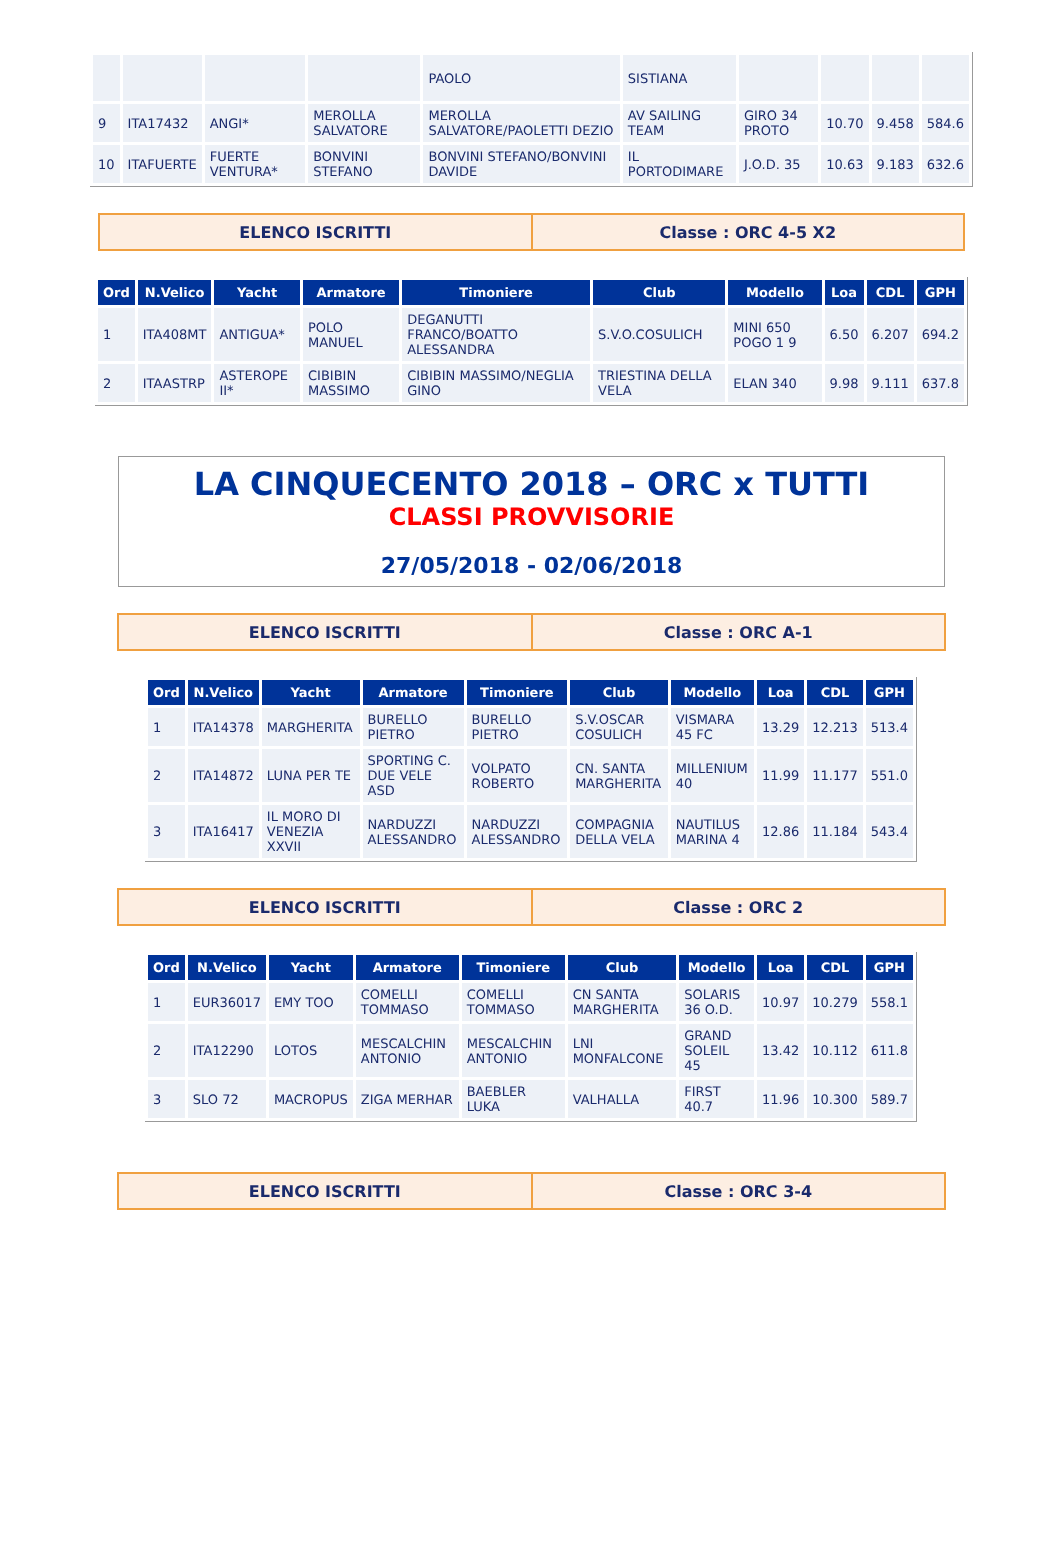| | | | | PAOLO | SISTIANA | | | | |
| 9 | ITA17432 | ANGI* | MEROLLA SALVATORE | MEROLLA SALVATORE/PAOLETTI DEZIO | AV SAILING TEAM | GIRO 34 PROTO | 10.70 | 9.458 | 584.6 |
| 10 | ITAFUERTE | FUERTE VENTURA* | BONVINI STEFANO | BONVINI STEFANO/BONVINI DAVIDE | IL PORTODIMARE | J.O.D. 35 | 10.63 | 9.183 | 632.6 |
ELENCO ISCRITTI
Classe : ORC 4-5 X2
| Ord | N.Velico | Yacht | Armatore | Timoniere | Club | Modello | Loa | CDL | GPH |
| --- | --- | --- | --- | --- | --- | --- | --- | --- | --- |
| 1 | ITA408MT | ANTIGUA* | POLO MANUEL | DEGANUTTI FRANCO/BOATTO ALESSANDRA | S.V.O.COSULICH | MINI 650 POGO 1 9 | 6.50 | 6.207 | 694.2 |
| 2 | ITAASTRP | ASTEROPE II* | CIBIBIN MASSIMO | CIBIBIN MASSIMO/NEGLIA GINO | TRIESTINA DELLA VELA | ELAN 340 | 9.98 | 9.111 | 637.8 |
LA CINQUECENTO 2018 – ORC x TUTTI
CLASSI PROVVISORIE
27/05/2018 - 02/06/2018
ELENCO ISCRITTI
Classe : ORC A-1
| Ord | N.Velico | Yacht | Armatore | Timoniere | Club | Modello | Loa | CDL | GPH |
| --- | --- | --- | --- | --- | --- | --- | --- | --- | --- |
| 1 | ITA14378 | MARGHERITA | BURELLO PIETRO | BURELLO PIETRO | S.V.OSCAR COSULICH | VISMARA 45 FC | 13.29 | 12.213 | 513.4 |
| 2 | ITA14872 | LUNA PER TE | SPORTING C. DUE VELE ASD | VOLPATO ROBERTO | CN. SANTA MARGHERITA | MILLENIUM 40 | 11.99 | 11.177 | 551.0 |
| 3 | ITA16417 | IL MORO DI VENEZIA XXVII | NARDUZZI ALESSANDRO | NARDUZZI ALESSANDRO | COMPAGNIA DELLA VELA | NAUTILUS MARINA 4 | 12.86 | 11.184 | 543.4 |
ELENCO ISCRITTI
Classe : ORC 2
| Ord | N.Velico | Yacht | Armatore | Timoniere | Club | Modello | Loa | CDL | GPH |
| --- | --- | --- | --- | --- | --- | --- | --- | --- | --- |
| 1 | EUR36017 | EMY TOO | COMELLI TOMMASO | COMELLI TOMMASO | CN SANTA MARGHERITA | SOLARIS 36 O.D. | 10.97 | 10.279 | 558.1 |
| 2 | ITA12290 | LOTOS | MESCALCHIN ANTONIO | MESCALCHIN ANTONIO | LNI MONFALCONE | GRAND SOLEIL 45 | 13.42 | 10.112 | 611.8 |
| 3 | SLO 72 | MACROPUS | ZIGA MERHAR | BAEBLER LUKA | VALHALLA | FIRST 40.7 | 11.96 | 10.300 | 589.7 |
ELENCO ISCRITTI
Classe : ORC 3-4